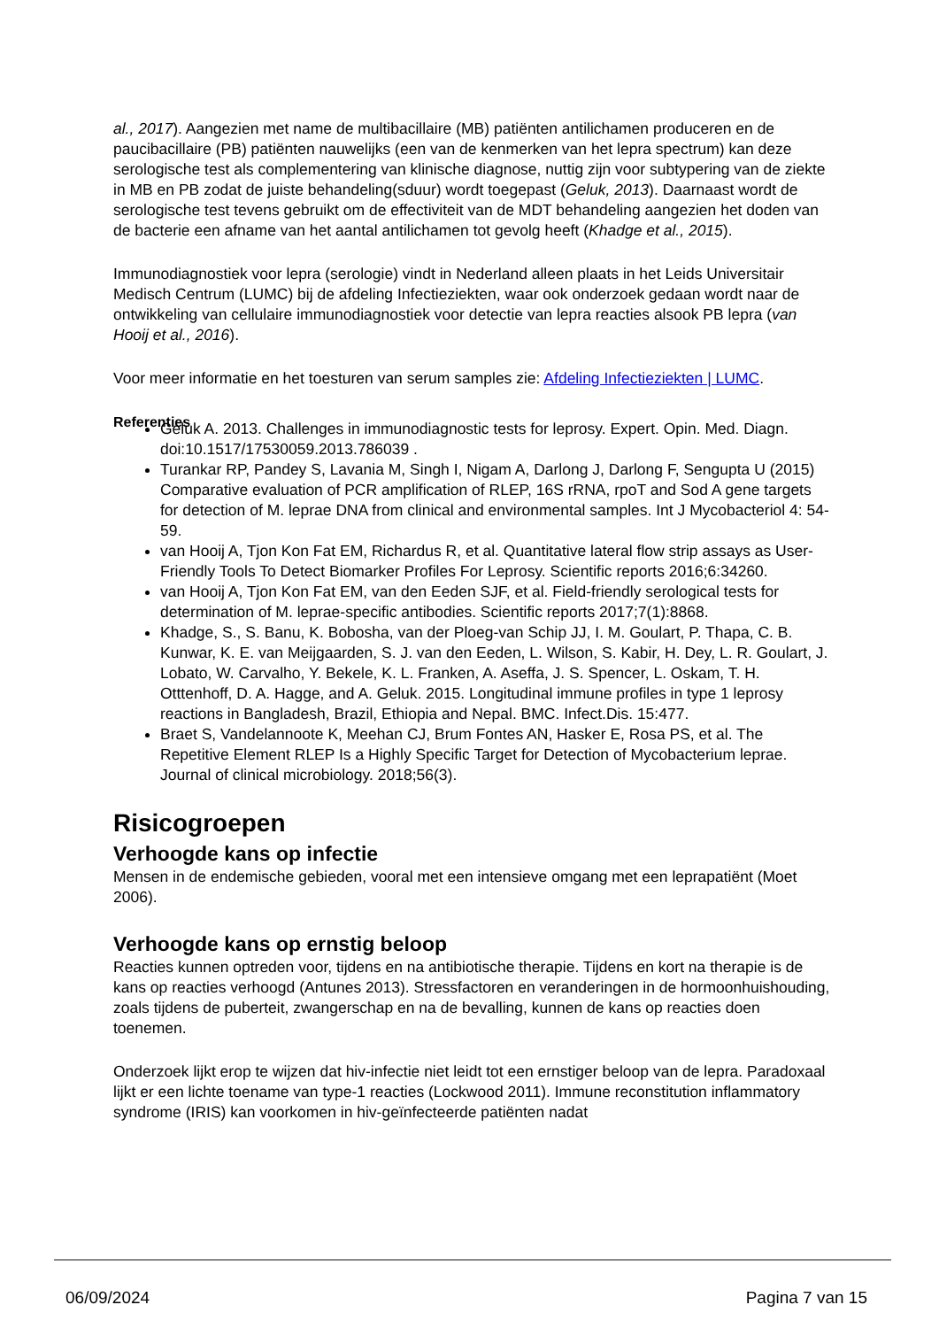al., 2017). Aangezien met name de multibacillaire (MB) patiënten antilichamen produceren en de paucibacillaire (PB) patiënten nauwelijks (een van de kenmerken van het lepra spectrum) kan deze serologische test als complementering van klinische diagnose, nuttig zijn voor subtypering van de ziekte in MB en PB zodat de juiste behandeling(sduur) wordt toegepast (Geluk, 2013). Daarnaast wordt de serologische test tevens gebruikt om de effectiviteit van de MDT behandeling aangezien het doden van de bacterie een afname van het aantal antilichamen tot gevolg heeft (Khadge et al., 2015).
Immunodiagnostiek voor lepra (serologie) vindt in Nederland alleen plaats in het Leids Universitair Medisch Centrum (LUMC) bij de afdeling Infectieziekten, waar ook onderzoek gedaan wordt naar de ontwikkeling van cellulaire immunodiagnostiek voor detectie van lepra reacties alsook PB lepra (van Hooij et al., 2016).
Voor meer informatie en het toesturen van serum samples zie: Afdeling Infectieziekten | LUMC.
Referenties
Geluk A. 2013. Challenges in immunodiagnostic tests for leprosy. Expert. Opin. Med. Diagn. doi:10.1517/17530059.2013.786039 .
Turankar RP, Pandey S, Lavania M, Singh I, Nigam A, Darlong J, Darlong F, Sengupta U (2015) Comparative evaluation of PCR amplification of RLEP, 16S rRNA, rpoT and Sod A gene targets for detection of M. leprae DNA from clinical and environmental samples. Int J Mycobacteriol 4: 54-59.
van Hooij A, Tjon Kon Fat EM, Richardus R, et al. Quantitative lateral flow strip assays as User-Friendly Tools To Detect Biomarker Profiles For Leprosy. Scientific reports 2016;6:34260.
van Hooij A, Tjon Kon Fat EM, van den Eeden SJF, et al. Field-friendly serological tests for determination of M. leprae-specific antibodies. Scientific reports 2017;7(1):8868.
Khadge, S., S. Banu, K. Bobosha, van der Ploeg-van Schip JJ, I. M. Goulart, P. Thapa, C. B. Kunwar, K. E. van Meijgaarden, S. J. van den Eeden, L. Wilson, S. Kabir, H. Dey, L. R. Goulart, J. Lobato, W. Carvalho, Y. Bekele, K. L. Franken, A. Aseffa, J. S. Spencer, L. Oskam, T. H. Otttenhoff, D. A. Hagge, and A. Geluk. 2015. Longitudinal immune profiles in type 1 leprosy reactions in Bangladesh, Brazil, Ethiopia and Nepal. BMC. Infect.Dis. 15:477.
Braet S, Vandelannoote K, Meehan CJ, Brum Fontes AN, Hasker E, Rosa PS, et al. The Repetitive Element RLEP Is a Highly Specific Target for Detection of Mycobacterium leprae. Journal of clinical microbiology. 2018;56(3).
Risicogroepen
Verhoogde kans op infectie
Mensen in de endemische gebieden, vooral met een intensieve omgang met een leprapatiënt (Moet 2006).
Verhoogde kans op ernstig beloop
Reacties kunnen optreden voor, tijdens en na antibiotische therapie. Tijdens en kort na therapie is de kans op reacties verhoogd (Antunes 2013). Stressfactoren en veranderingen in de hormoonhuishouding, zoals tijdens de puberteit, zwangerschap en na de bevalling, kunnen de kans op reacties doen toenemen.
Onderzoek lijkt erop te wijzen dat hiv-infectie niet leidt tot een ernstiger beloop van de lepra. Paradoxaal lijkt er een lichte toename van type-1 reacties (Lockwood 2011). Immune reconstitution inflammatory syndrome (IRIS) kan voorkomen in hiv-geïnfecteerde patiënten nadat
06/09/2024 Pagina 7 van 15